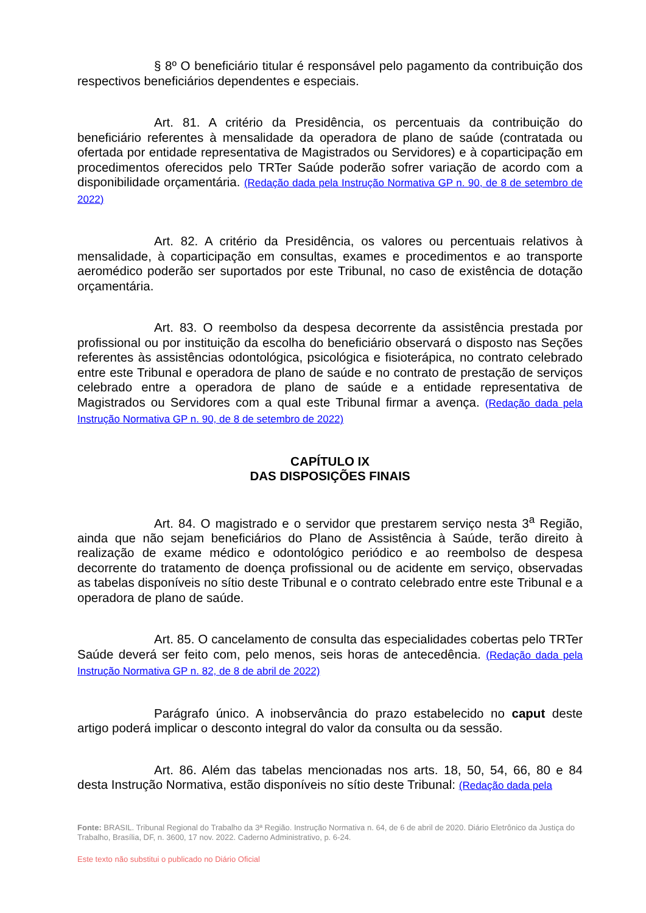§ 8º O beneficiário titular é responsável pelo pagamento da contribuição dos respectivos beneficiários dependentes e especiais.
Art. 81. A critério da Presidência, os percentuais da contribuição do beneficiário referentes à mensalidade da operadora de plano de saúde (contratada ou ofertada por entidade representativa de Magistrados ou Servidores) e à coparticipação em procedimentos oferecidos pelo TRTer Saúde poderão sofrer variação de acordo com a disponibilidade orçamentária. (Redação dada pela Instrução Normativa GP n. 90, de 8 de setembro de 2022)
Art. 82. A critério da Presidência, os valores ou percentuais relativos à mensalidade, à coparticipação em consultas, exames e procedimentos e ao transporte aeromédico poderão ser suportados por este Tribunal, no caso de existência de dotação orçamentária.
Art. 83. O reembolso da despesa decorrente da assistência prestada por profissional ou por instituição da escolha do beneficiário observará o disposto nas Seções referentes às assistências odontológica, psicológica e fisioterápica, no contrato celebrado entre este Tribunal e operadora de plano de saúde e no contrato de prestação de serviços celebrado entre a operadora de plano de saúde e a entidade representativa de Magistrados ou Servidores com a qual este Tribunal firmar a avença. (Redação dada pela Instrução Normativa GP n. 90, de 8 de setembro de 2022)
CAPÍTULO IX
DAS DISPOSIÇÕES FINAIS
Art. 84. O magistrado e o servidor que prestarem serviço nesta 3<sup>a</sup> Região, ainda que não sejam beneficiários do Plano de Assistência à Saúde, terão direito à realização de exame médico e odontológico periódico e ao reembolso de despesa decorrente do tratamento de doença profissional ou de acidente em serviço, observadas as tabelas disponíveis no sítio deste Tribunal e o contrato celebrado entre este Tribunal e a operadora de plano de saúde.
Art. 85. O cancelamento de consulta das especialidades cobertas pelo TRTer Saúde deverá ser feito com, pelo menos, seis horas de antecedência. (Redação dada pela Instrução Normativa GP n. 82, de 8 de abril de 2022)
Parágrafo único. A inobservância do prazo estabelecido no caput deste artigo poderá implicar o desconto integral do valor da consulta ou da sessão.
Art. 86. Além das tabelas mencionadas nos arts. 18, 50, 54, 66, 80 e 84 desta Instrução Normativa, estão disponíveis no sítio deste Tribunal: (Redação dada pela
Fonte: BRASIL. Tribunal Regional do Trabalho da 3ª Região. Instrução Normativa n. 64, de 6 de abril de 2020. Diário Eletrônico da Justiça do Trabalho, Brasília, DF, n. 3600, 17 nov. 2022. Caderno Administrativo, p. 6-24.
Este texto não substitui o publicado no Diário Oficial